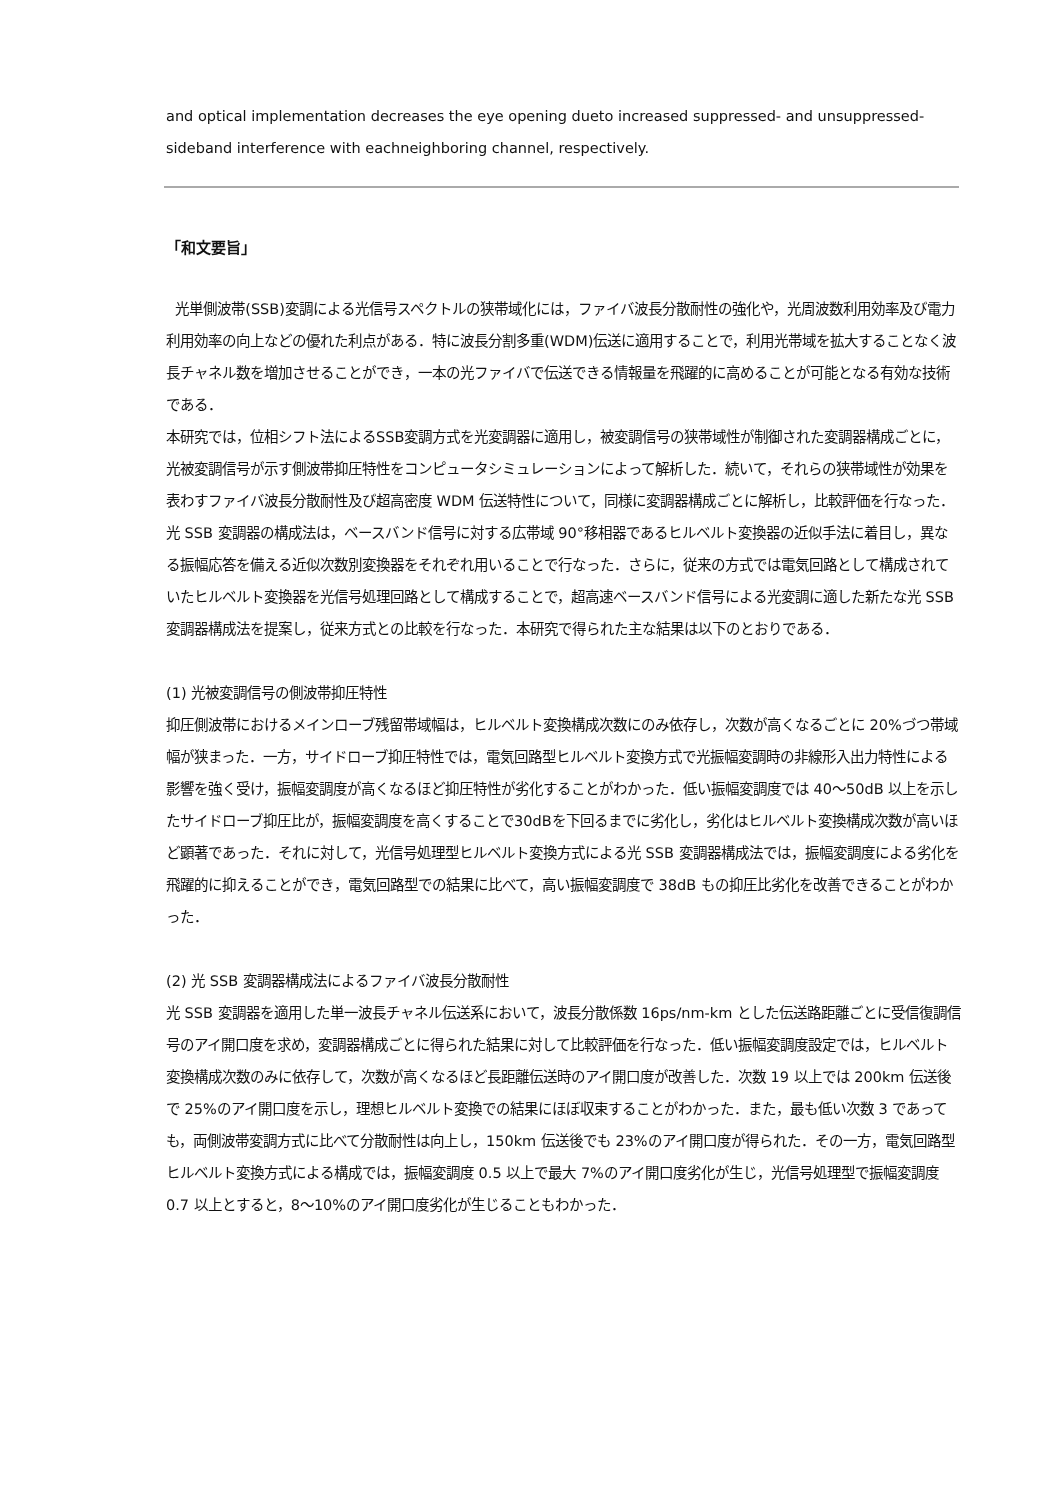and optical implementation decreases the eye opening dueto increased suppressed- and unsuppressed-sideband interference with eachneighboring channel, respectively.
「和文要旨」
光単側波帯(SSB)変調による光信号スペクトルの狭帯域化には，ファイバ波長分散耐性の強化や，光周波数利用効率及び電力利用効率の向上などの優れた利点がある．特に波長分割多重(WDM)伝送に適用することで，利用光帯域を拡大することなく波長チャネル数を増加させることができ，一本の光ファイバで伝送できる情報量を飛躍的に高めることが可能となる有効な技術である．
本研究では，位相シフト法によるSSB変調方式を光変調器に適用し，被変調信号の狭帯域性が制御された変調器構成ごとに，光被変調信号が示す側波帯抑圧特性をコンピュータシミュレーションによって解析した．続いて，それらの狭帯域性が効果を表わすファイバ波長分散耐性及び超高密度 WDM 伝送特性について，同様に変調器構成ごとに解析し，比較評価を行なった．光 SSB 変調器の構成法は，ベースバンド信号に対する広帯域 90°移相器であるヒルベルト変換器の近似手法に着目し，異なる振幅応答を備える近似次数別変換器をそれぞれ用いることで行なった．さらに，従来の方式では電気回路として構成されていたヒルベルト変換器を光信号処理回路として構成することで，超高速ベースバンド信号による光変調に適した新たな光 SSB 変調器構成法を提案し，従来方式との比較を行なった．本研究で得られた主な結果は以下のとおりである．
(1) 光被変調信号の側波帯抑圧特性
抑圧側波帯におけるメインローブ残留帯域幅は，ヒルベルト変換構成次数にのみ依存し，次数が高くなるごとに 20%づつ帯域幅が狭まった．一方，サイドローブ抑圧特性では，電気回路型ヒルベルト変換方式で光振幅変調時の非線形入出力特性による影響を強く受け，振幅変調度が高くなるほど抑圧特性が劣化することがわかった．低い振幅変調度では 40〜50dB 以上を示したサイドローブ抑圧比が，振幅変調度を高くすることで30dBを下回るまでに劣化し，劣化はヒルベルト変換構成次数が高いほど顕著であった．それに対して，光信号処理型ヒルベルト変換方式による光 SSB 変調器構成法では，振幅変調度による劣化を飛躍的に抑えることができ，電気回路型での結果に比べて，高い振幅変調度で 38dB もの抑圧比劣化を改善できることがわかった．
(2) 光 SSB 変調器構成法によるファイバ波長分散耐性
光 SSB 変調器を適用した単一波長チャネル伝送系において，波長分散係数 16ps/nm-km とした伝送路距離ごとに受信復調信号のアイ開口度を求め，変調器構成ごとに得られた結果に対して比較評価を行なった．低い振幅変調度設定では，ヒルベルト変換構成次数のみに依存して，次数が高くなるほど長距離伝送時のアイ開口度が改善した．次数 19 以上では 200km 伝送後で 25%のアイ開口度を示し，理想ヒルベルト変換での結果にほぼ収束することがわかった．また，最も低い次数 3 であっても，両側波帯変調方式に比べて分散耐性は向上し，150km 伝送後でも 23%のアイ開口度が得られた．その一方，電気回路型ヒルベルト変換方式による構成では，振幅変調度 0.5 以上で最大 7%のアイ開口度劣化が生じ，光信号処理型で振幅変調度 0.7 以上とすると，8〜10%のアイ開口度劣化が生じることもわかった．